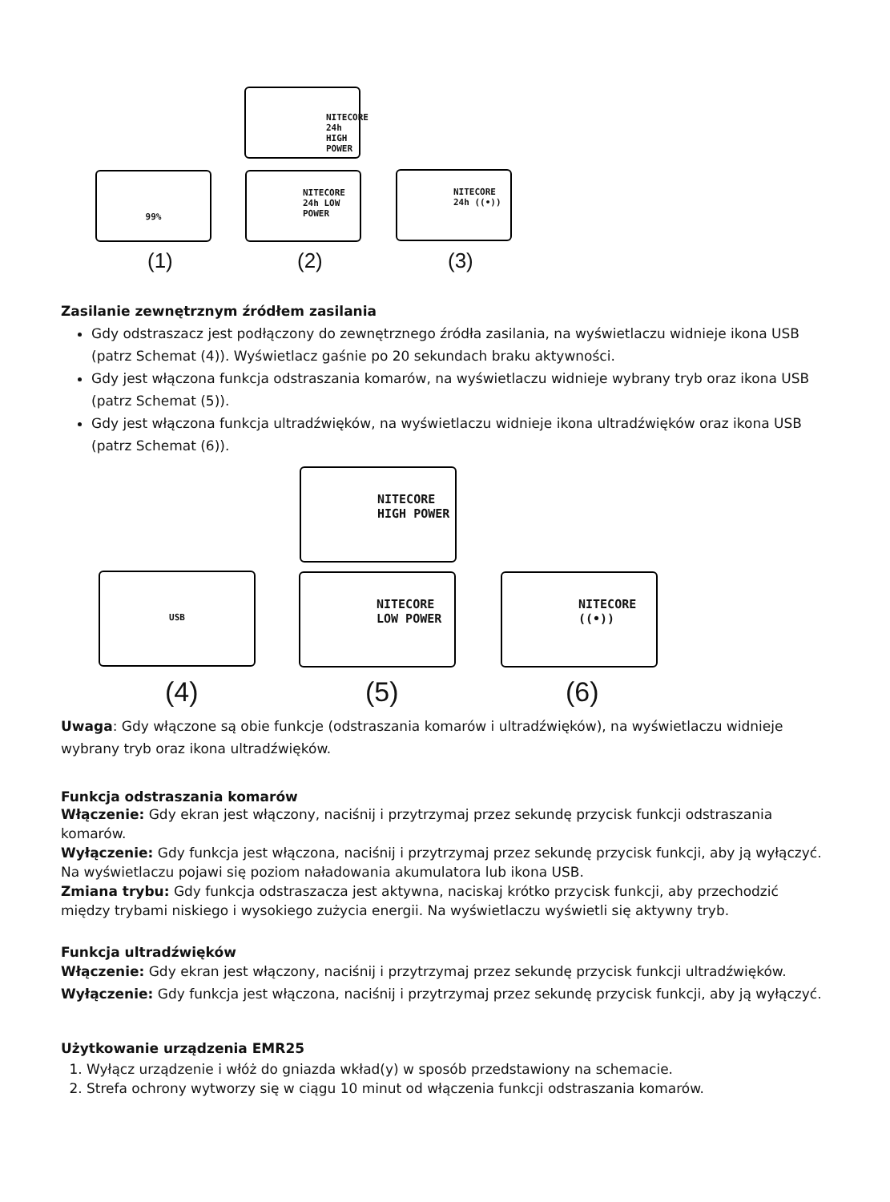NITECORE
24h HIGH POWER
99%
NITECORE
24h LOW POWER
NITECORE
24h ((•))
(1) (2) (3)
Zasilanie zewnętrznym źródłem zasilania
Gdy odstraszacz jest podłączony do zewnętrznego źródła zasilania, na wyświetlaczu widnieje ikona USB (patrz Schemat (4)). Wyświetlacz gaśnie po 20 sekundach braku aktywności.
Gdy jest włączona funkcja odstraszania komarów, na wyświetlaczu widnieje wybrany tryb oraz ikona USB (patrz Schemat (5)).
Gdy jest włączona funkcja ultradźwięków, na wyświetlaczu widnieje ikona ultradźwięków oraz ikona USB (patrz Schemat (6)).
NITECORE
HIGH POWER
USB
NITECORE
LOW POWER
NITECORE
((•))
(4) (5) (6)
Uwaga: Gdy włączone są obie funkcje (odstraszania komarów i ultradźwięków), na wyświetlaczu widnieje wybrany tryb oraz ikona ultradźwięków.
Funkcja odstraszania komarów
Włączenie: Gdy ekran jest włączony, naciśnij i przytrzymaj przez sekundę przycisk funkcji odstraszania komarów.
Wyłączenie: Gdy funkcja jest włączona, naciśnij i przytrzymaj przez sekundę przycisk funkcji, aby ją wyłączyć. Na wyświetlaczu pojawi się poziom naładowania akumulatora lub ikona USB.
Zmiana trybu: Gdy funkcja odstraszacza jest aktywna, naciskaj krótko przycisk funkcji, aby przechodzić między trybami niskiego i wysokiego zużycia energii. Na wyświetlaczu wyświetli się aktywny tryb.
Funkcja ultradźwięków
Włączenie: Gdy ekran jest włączony, naciśnij i przytrzymaj przez sekundę przycisk funkcji ultradźwięków.
Wyłączenie: Gdy funkcja jest włączona, naciśnij i przytrzymaj przez sekundę przycisk funkcji, aby ją wyłączyć.
Użytkowanie urządzenia EMR25
1. Wyłącz urządzenie i włóż do gniazda wkład(y) w sposób przedstawiony na schemacie.
2. Strefa ochrony wytworzy się w ciągu 10 minut od włączenia funkcji odstraszania komarów.